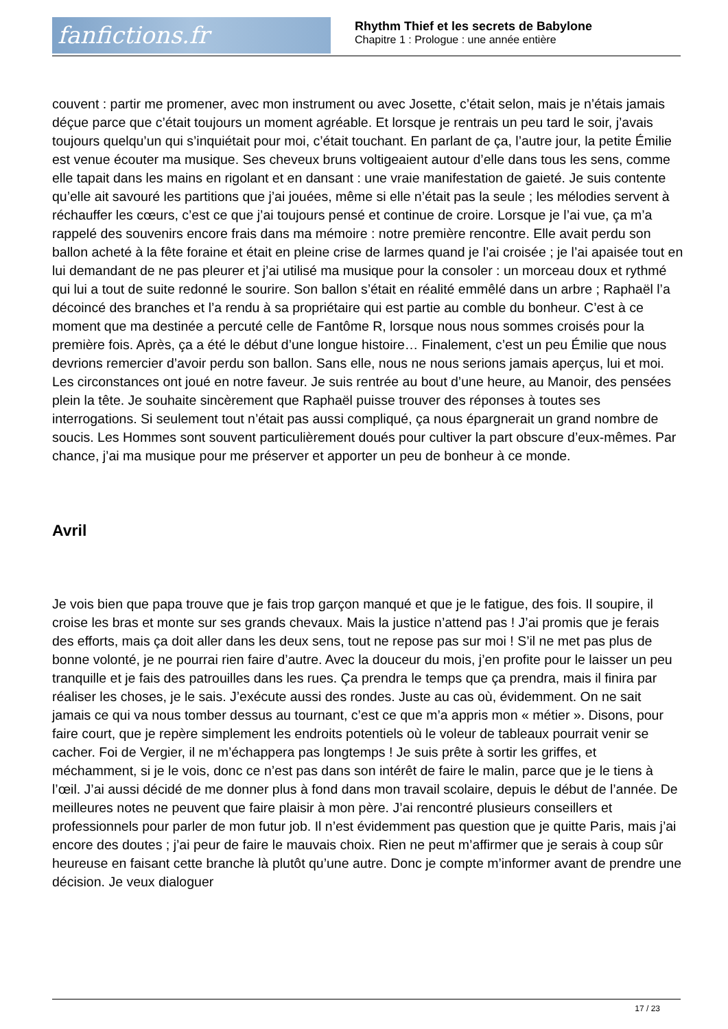fanfictions.fr
Rhythm Thief et les secrets de Babylone
Chapitre 1 : Prologue : une année entière
couvent : partir me promener, avec mon instrument ou avec Josette, c’était selon, mais je n’étais jamais déçue parce que c’était toujours un moment agréable. Et lorsque je rentrais un peu tard le soir, j’avais toujours quelqu’un qui s’inquiétait pour moi, c’était touchant. En parlant de ça, l’autre jour, la petite Émilie est venue écouter ma musique. Ses cheveux bruns voltigeaient autour d’elle dans tous les sens, comme elle tapait dans les mains en rigolant et en dansant : une vraie manifestation de gaieté. Je suis contente qu’elle ait savouré les partitions que j’ai jouées, même si elle n’était pas la seule ; les mélodies servent à réchauffer les cœurs, c’est ce que j’ai toujours pensé et continue de croire. Lorsque je l’ai vue, ça m’a rappelé des souvenirs encore frais dans ma mémoire : notre première rencontre. Elle avait perdu son ballon acheté à la fête foraine et était en pleine crise de larmes quand je l’ai croisée ; je l’ai apaisée tout en lui demandant de ne pas pleurer et j’ai utilisé ma musique pour la consoler : un morceau doux et rythmé qui lui a tout de suite redonné le sourire. Son ballon s’était en réalité emmêlé dans un arbre ; Raphaël l’a décoincé des branches et l’a rendu à sa propriétaire qui est partie au comble du bonheur. C’est à ce moment que ma destinée a percuté celle de Fantôme R, lorsque nous nous sommes croisés pour la première fois. Après, ça a été le début d’une longue histoire… Finalement, c’est un peu Émilie que nous devrions remercier d’avoir perdu son ballon. Sans elle, nous ne nous serions jamais aperçus, lui et moi. Les circonstances ont joué en notre faveur. Je suis rentrée au bout d’une heure, au Manoir, des pensées plein la tête. Je souhaite sincèrement que Raphaël puisse trouver des réponses à toutes ses interrogations. Si seulement tout n’était pas aussi compliqué, ça nous épargnerait un grand nombre de soucis. Les Hommes sont souvent particulièrement doués pour cultiver la part obscure d’eux-mêmes. Par chance, j’ai ma musique pour me préserver et apporter un peu de bonheur à ce monde.
Avril
Je vois bien que papa trouve que je fais trop garçon manqué et que je le fatigue, des fois. Il soupire, il croise les bras et monte sur ses grands chevaux. Mais la justice n’attend pas ! J’ai promis que je ferais des efforts, mais ça doit aller dans les deux sens, tout ne repose pas sur moi ! S’il ne met pas plus de bonne volonté, je ne pourrai rien faire d’autre. Avec la douceur du mois, j’en profite pour le laisser un peu tranquille et je fais des patrouilles dans les rues. Ça prendra le temps que ça prendra, mais il finira par réaliser les choses, je le sais. J’exécute aussi des rondes. Juste au cas où, évidemment. On ne sait jamais ce qui va nous tomber dessus au tournant, c’est ce que m’a appris mon « métier ». Disons, pour faire court, que je repère simplement les endroits potentiels où le voleur de tableaux pourrait venir se cacher. Foi de Vergier, il ne m’échappera pas longtemps ! Je suis prête à sortir les griffes, et méchamment, si je le vois, donc ce n’est pas dans son intérêt de faire le malin, parce que je le tiens à l’œil. J’ai aussi décidé de me donner plus à fond dans mon travail scolaire, depuis le début de l’année. De meilleures notes ne peuvent que faire plaisir à mon père. J’ai rencontré plusieurs conseillers et professionnels pour parler de mon futur job. Il n’est évidemment pas question que je quitte Paris, mais j’ai encore des doutes ; j’ai peur de faire le mauvais choix. Rien ne peut m’affirmer que je serais à coup sûr heureuse en faisant cette branche là plutôt qu’une autre. Donc je compte m’informer avant de prendre une décision. Je veux dialoguer
17 / 23